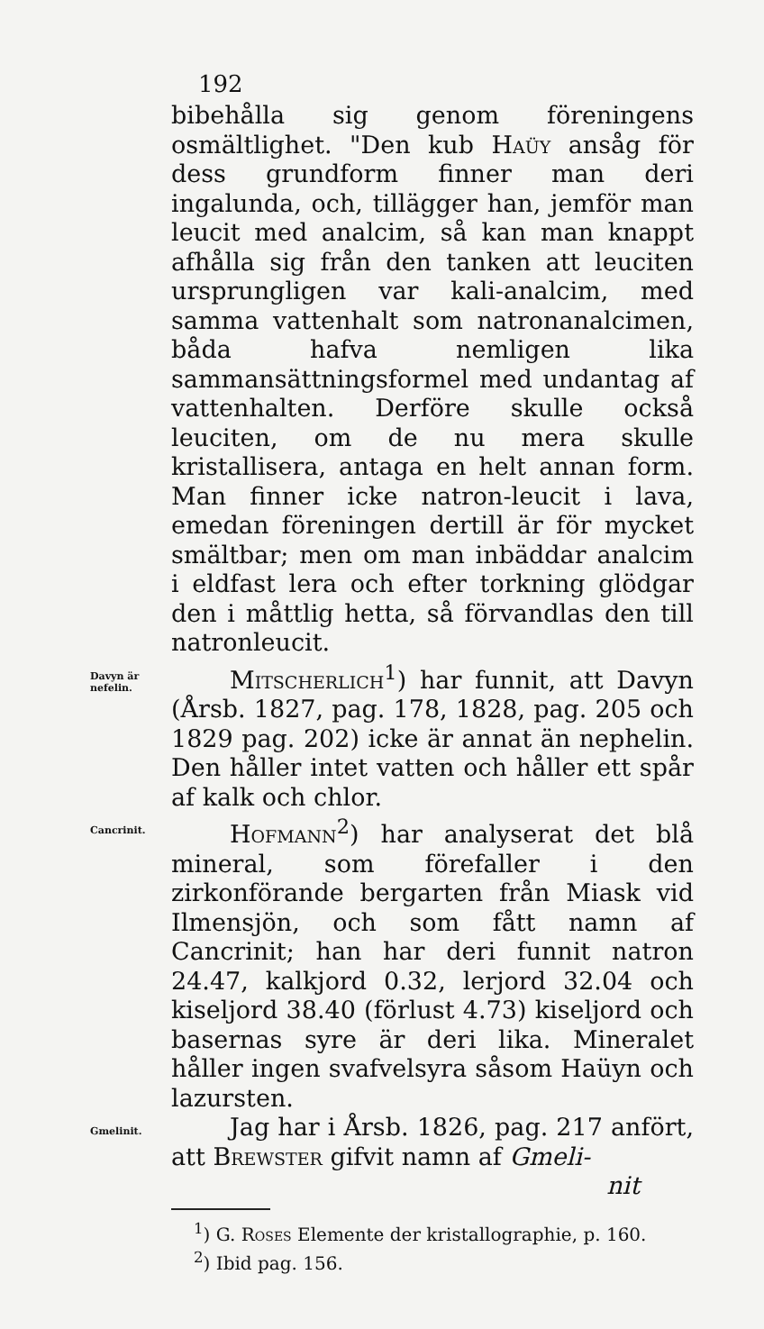192
bibehålla sig genom föreningens osmältlighet. "Den kub Haüy ansåg för dess grundform finner man deri ingalunda, och, tillägger han, jemför man leucit med analcim, så kan man knappt afhålla sig från den tanken att leuciten ursprungligen var kali-analcim, med samma vattenhalt som natronanalcimen, båda hafva nemligen lika sammansättningsformel med undantag af vattenhalten. Derföre skulle också leuciten, om de nu mera skulle kristallisera, antaga en helt annan form. Man finner icke natron-leucit i lava, emedan föreningen dertill är för mycket smältbar; men om man inbäddar analcim i eldfast lera och efter torkning glödgar den i måttlig hetta, så förvandlas den till natronleucit.
Davyn är nefelin.
Mitscherlich<sup>1</sup>) har funnit, att Davyn (Årsb. 1827, pag. 178, 1828, pag. 205 och 1829 pag. 202) icke är annat än nephelin. Den håller intet vatten och håller ett spår af kalk och chlor.
Cancrinit.
Hofmann<sup>2</sup>) har analyserat det blå mineral, som förefaller i den zirkonförande bergarten från Miask vid Ilmensjön, och som fått namn af Cancrinit; han har deri funnit natron 24.47, kalkjord 0.32, lerjord 32.04 och kiseljord 38.40 (förlust 4.73) kiseljord och basernas syre är deri lika. Mineralet håller ingen svafvelsyra såsom Haüyn och lazursten.
Gmelinit.
Jag har i Årsb. 1826, pag. 217 anfört, att Brewster gifvit namn af Gmeli-
nit
<sup>1</sup>) G. Roses Elemente der kristallographie, p. 160.
<sup>2</sup>) Ibid pag. 156.